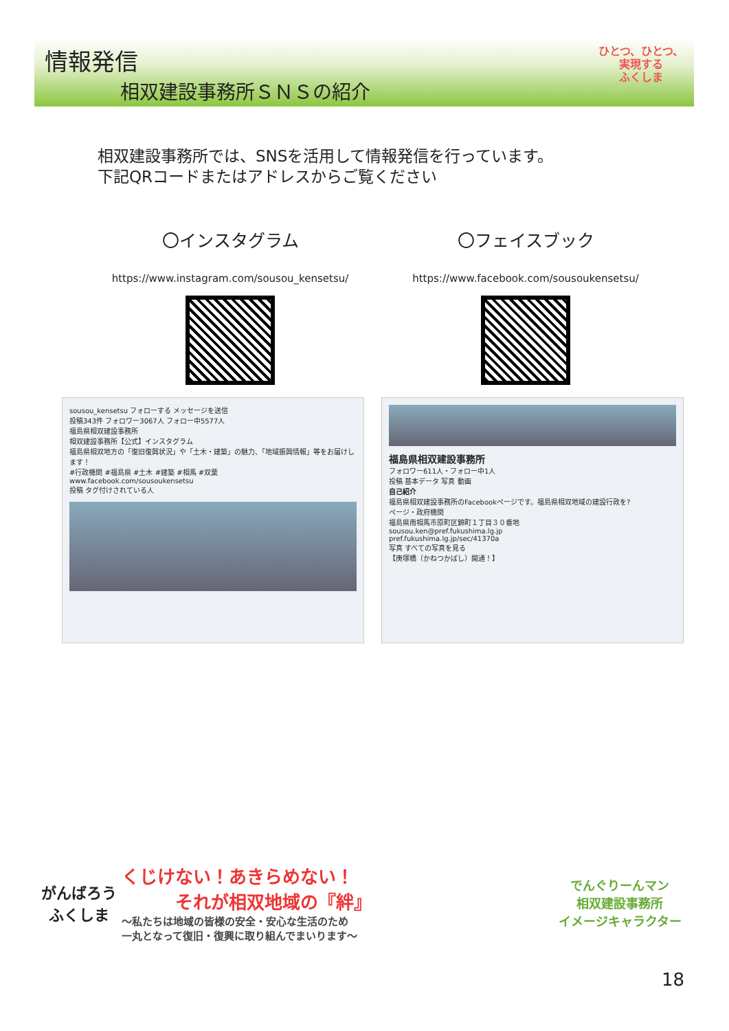情報発信
相双建設事務所ＳＮＳの紹介
ひとつ、ひとつ、
実現する
ふくしま
相双建設事務所では、SNSを活用して情報発信を行っています。
下記QRコードまたはアドレスからご覧ください
〇インスタグラム
https://www.instagram.com/sousou_kensetsu/
〇フェイスブック
https://www.facebook.com/sousoukensetsu/
sousou_kensetsu フォローする メッセージを送信
投稿343件 フォロワー3067人 フォロー中5577人
福島県相双建設事務所
相双建設事務所【公式】インスタグラム
福島県相双地方の「復旧復興状況」や「土木・建築」の魅力、「地域振興情報」等をお届けします！
#行政機関 #福島県 #土木 #建築 #相馬 #双葉
www.facebook.com/sousoukensetsu
投稿 タグ付けされている人
福島県相双建設事務所
フォロワー611人・フォロー中1人
投稿 基本データ 写真 動画
自己紹介
福島県相双建設事務所のFacebookページです。福島県相双地域の建設行政を?
ページ・政府機関
福島県南相馬市原町区錦町１丁目３０番地
sousou.ken@pref.fukushima.lg.jp
pref.fukushima.lg.jp/sec/41370a
写真 すべての写真を見る
【庚塚橋（かねつかばし）開通！】
がんばろう
ふくしま
くじけない！あきらめない！
　　　それが相双地域の『絆』
～私たちは地域の皆様の安全・安心な生活のため
一丸となって復旧・復興に取り組んでまいります～
でんぐりーんマン
相双建設事務所
イメージキャラクター
18